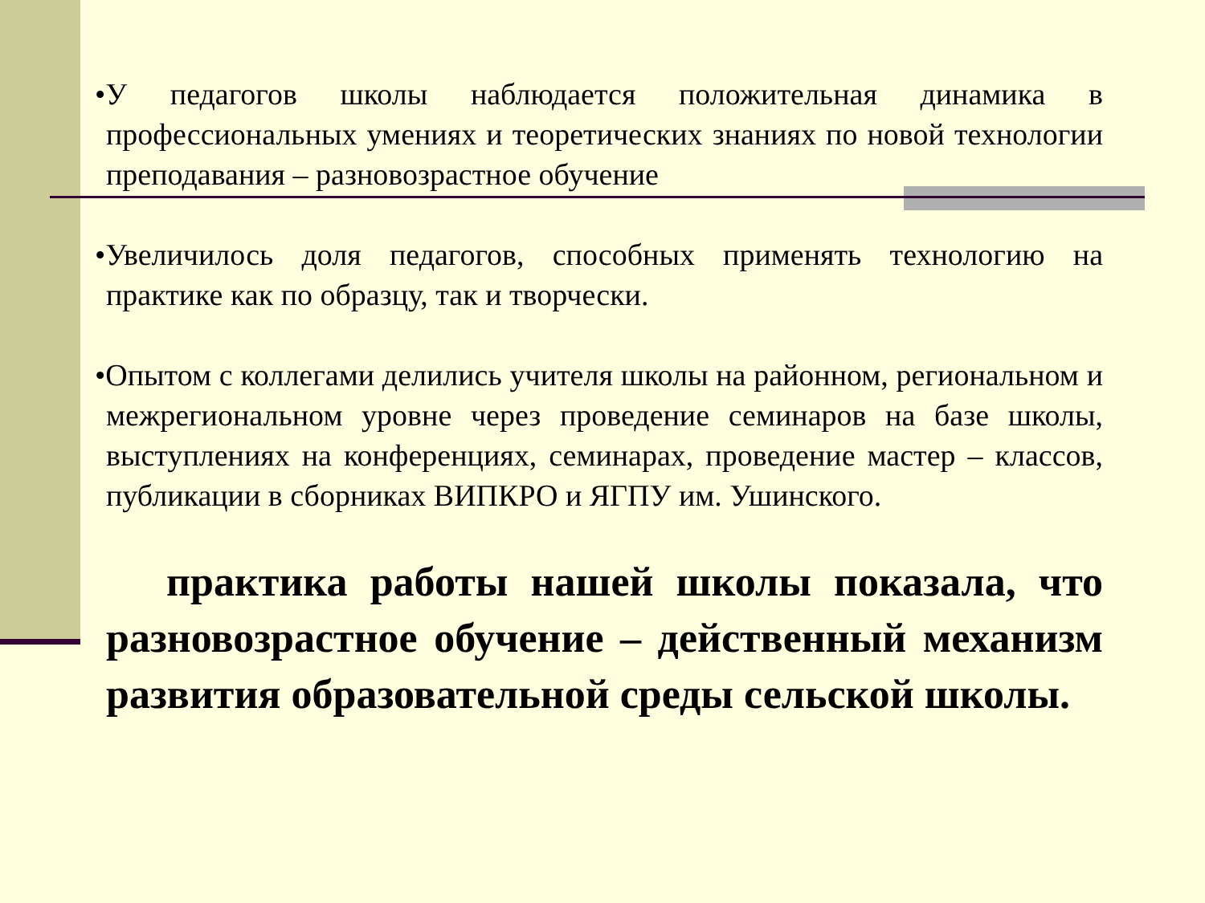•У педагогов школы наблюдается положительная динамика в профессиональных умениях и теоретических знаниях по новой технологии преподавания – разновозрастное обучение
•Увеличилось доля педагогов, способных применять технологию на практике как по образцу, так и творчески.
•Опытом с коллегами делились учителя школы на районном, региональном и межрегиональном уровне через проведение семинаров на базе школы, выступлениях на конференциях, семинарах, проведение мастер – классов, публикации в сборниках ВИПКРО и ЯГПУ им. Ушинского.
практика работы нашей школы показала, что разновозрастное обучение – действенный механизм развития образовательной среды сельской школы.